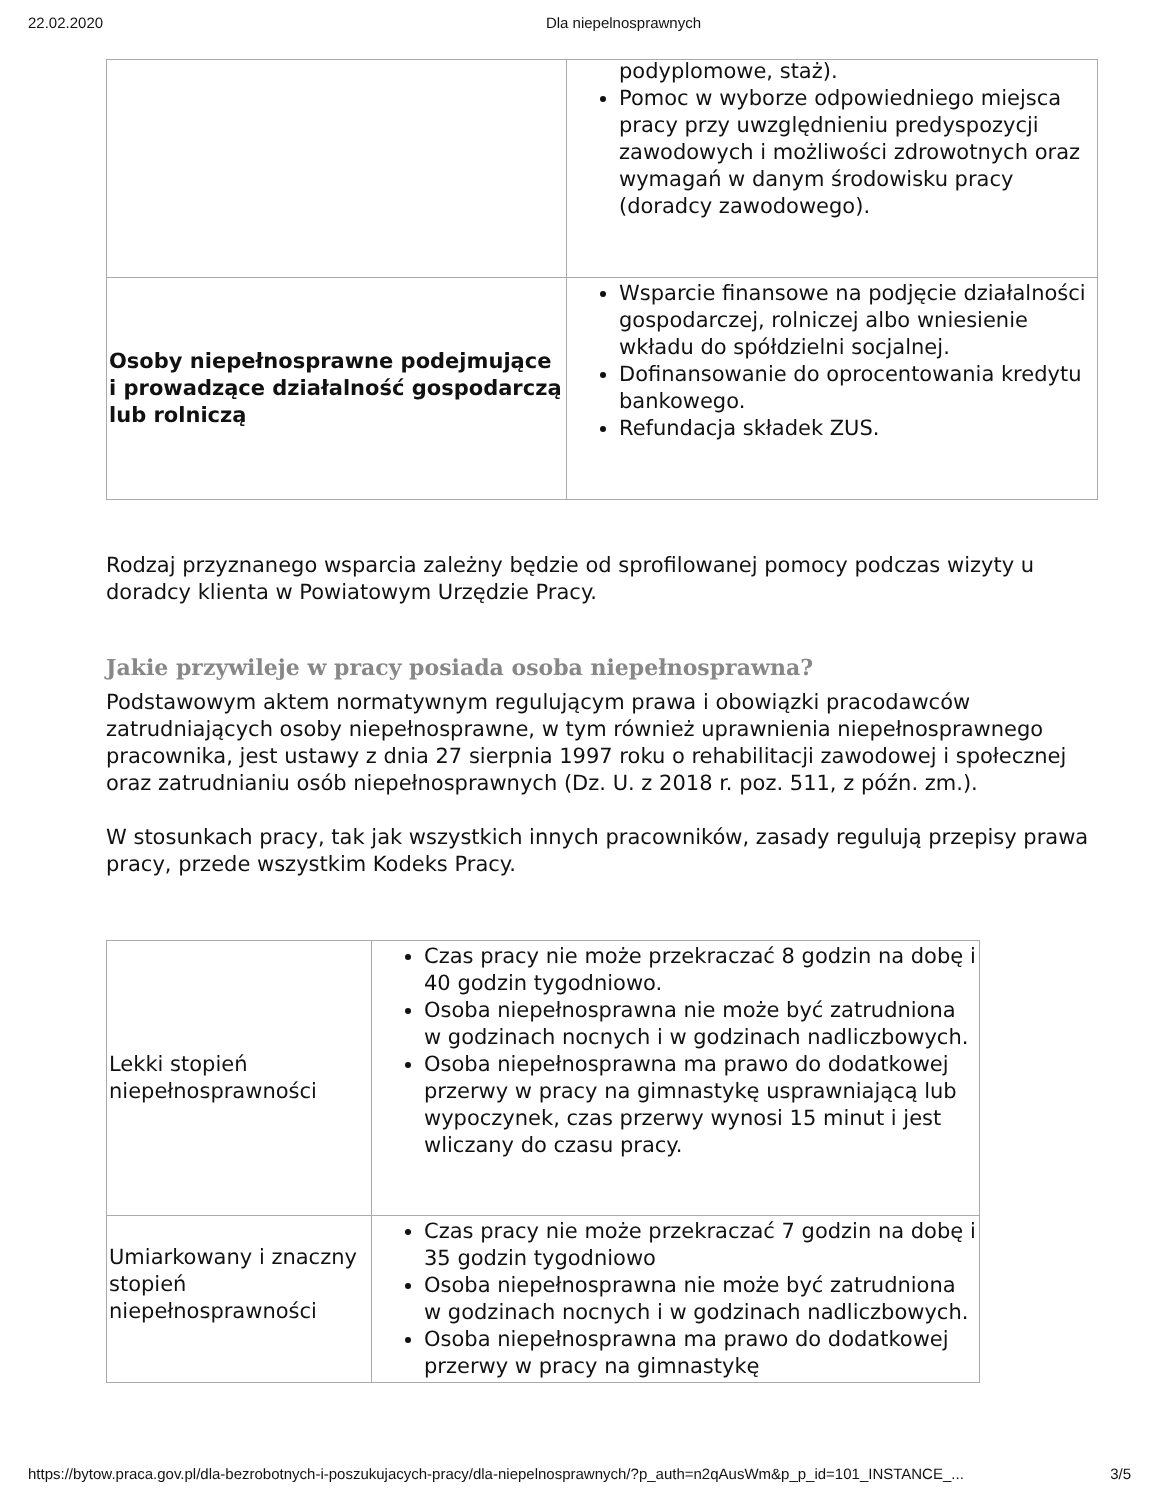22.02.2020 Dla niepelnosprawnych
| | podyplomowe, staż). Pomoc w wyborze odpowiedniego miejsca pracy przy uwzględnieniu predyspozycji zawodowych i możliwości zdrowotnych oraz wymagań w danym środowisku pracy (doradcy zawodowego). |
| Osoby niepełnosprawne podejmujące i prowadzące działalność gospodarczą lub rolniczą | Wsparcie finansowe na podjęcie działalności gospodarczej, rolniczej albo wniesienie wkładu do spółdzielni socjalnej. Dofinansowanie do oprocentowania kredytu bankowego. Refundacja składek ZUS. |
Rodzaj przyznanego wsparcia zależny będzie od sprofilowanej pomocy podczas wizyty u doradcy klienta w Powiatowym Urzędzie Pracy.
Jakie przywileje w pracy posiada osoba niepełnosprawna?
Podstawowym aktem normatywnym regulującym prawa i obowiązki pracodawców zatrudniających osoby niepełnosprawne, w tym również uprawnienia niepełnosprawnego pracownika, jest ustawy z dnia 27 sierpnia 1997 roku o rehabilitacji zawodowej i społecznej oraz zatrudnianiu osób niepełnosprawnych (Dz. U. z 2018 r. poz. 511, z późn. zm.).
W stosunkach pracy, tak jak wszystkich innych pracowników, zasady regulują przepisy prawa pracy, przede wszystkim Kodeks Pracy.
| Lekki stopień niepełnosprawności | Czas pracy nie może przekraczać 8 godzin na dobę i 40 godzin tygodniowo. Osoba niepełnosprawna nie może być zatrudniona w godzinach nocnych i w godzinach nadliczbowych. Osoba niepełnosprawna ma prawo do dodatkowej przerwy w pracy na gimnastykę usprawniającą lub wypoczynek, czas przerwy wynosi 15 minut i jest wliczany do czasu pracy. |
| Umiarkowany i znaczny stopień niepełnosprawności | Czas pracy nie może przekraczać 7 godzin na dobę i 35 godzin tygodniowo Osoba niepełnosprawna nie może być zatrudniona w godzinach nocnych i w godzinach nadliczbowych. Osoba niepełnosprawna ma prawo do dodatkowej przerwy w pracy na gimnastykę |
https://bytow.praca.gov.pl/dla-bezrobotnych-i-poszukujacych-pracy/dla-niepelnosprawnych/?p_auth=n2qAusWm&p_p_id=101_INSTANCE_... 3/5